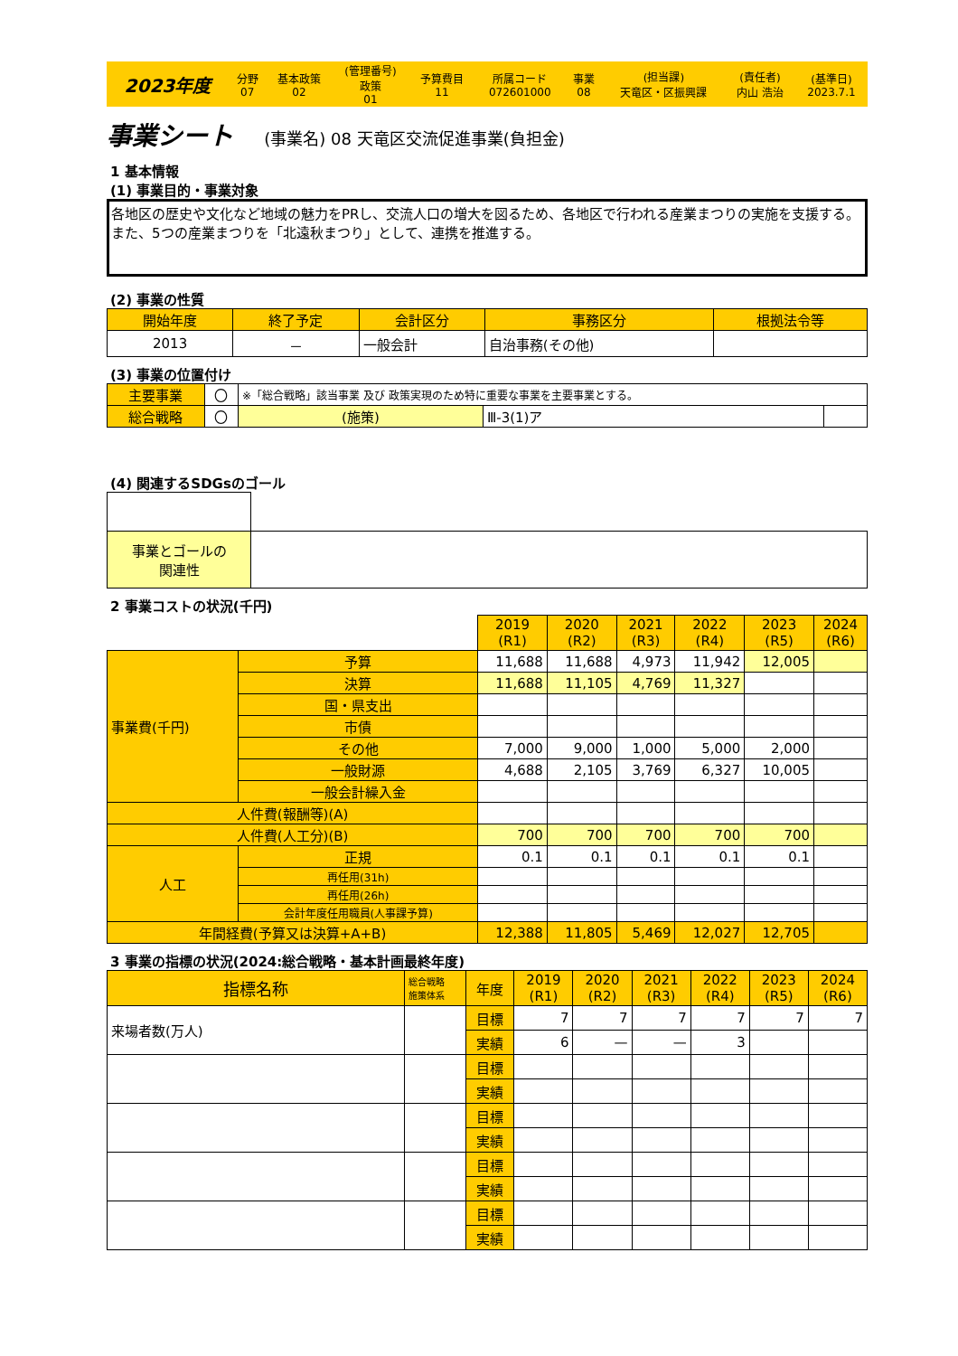| 2023年度 | 分野 07 | 基本政策 02 | (管理番号) 政策 01 | 予算費目 11 | 所属コード 072601000 | 事業 08 | (担当課) 天竜区・区振興課 | (責任者) 内山 浩治 | (基準日) 2023.7.1 |
事業シート (事業名) 08 天竜区交流促進事業(負担金)
1 基本情報
(1) 事業目的・事業対象
各地区の歴史や文化など地域の魅力をPRし、交流人口の増大を図るため、各地区で行われる産業まつりの実施を支援する。また、5つの産業まつりを「北遠秋まつり」として、連携を推進する。
(2) 事業の性質
| 開始年度 | 終了予定 | 会計区分 | 事務区分 | 根拠法令等 |
| --- | --- | --- | --- | --- |
| 2013 | － | 一般会計 | 自治事務(その他) | |
(3) 事業の位置付け
| 主要事業 | 〇 | ※「総合戦略」該当事業 及び 政策実現のため特に重要な事業を主要事業とする。 | | |
| 総合戦略 | 〇 | (施策) | Ⅲ-3(1)ア | |
(4) 関連するSDGsのゴール
| 事業とゴールの 関連性 | |
2 事業コストの状況(千円)
| | | 2019 (R1) | 2020 (R2) | 2021 (R3) | 2022 (R4) | 2023 (R5) | 2024 (R6) |
| 事業費(千円) | 予算 | 11,688 | 11,688 | 4,973 | 11,942 | 12,005 | |
| | 決算 | 11,688 | 11,105 | 4,769 | 11,327 | | |
| | 国・県支出 | | | | | | |
| | 市債 | | | | | | |
| | その他 | 7,000 | 9,000 | 1,000 | 5,000 | 2,000 | |
| | 一般財源 | 4,688 | 2,105 | 3,769 | 6,327 | 10,005 | |
| | 一般会計繰入金 | | | | | | |
| 人件費(報酬等)(A) | | | | | | | |
| 人件費(人工分)(B) | | 700 | 700 | 700 | 700 | 700 | |
| 人工 | 正規 | 0.1 | 0.1 | 0.1 | 0.1 | 0.1 | |
| | 再任用(31h) | | | | | | |
| | 再任用(26h) | | | | | | |
| | 会計年度任用職員(人事課予算) | | | | | | |
| 年間経費(予算又は決算+A+B) | | 12,388 | 11,805 | 5,469 | 12,027 | 12,705 | |
3 事業の指標の状況(2024:総合戦略・基本計画最終年度)
| 指標名称 | 総合戦略 施策体系 | 年度 | 2019 (R1) | 2020 (R2) | 2021 (R3) | 2022 (R4) | 2023 (R5) | 2024 (R6) |
| 来場者数(万人) | | 目標 | 7 | 7 | 7 | 7 | 7 | 7 |
| | | 実績 | 6 | — | — | 3 | | |
| | | 目標 | | | | | | |
| | | 実績 | | | | | | |
| | | 目標 | | | | | | |
| | | 実績 | | | | | | |
| | | 目標 | | | | | | |
| | | 実績 | | | | | | |
| | | 目標 | | | | | | |
| | | 実績 | | | | | | |